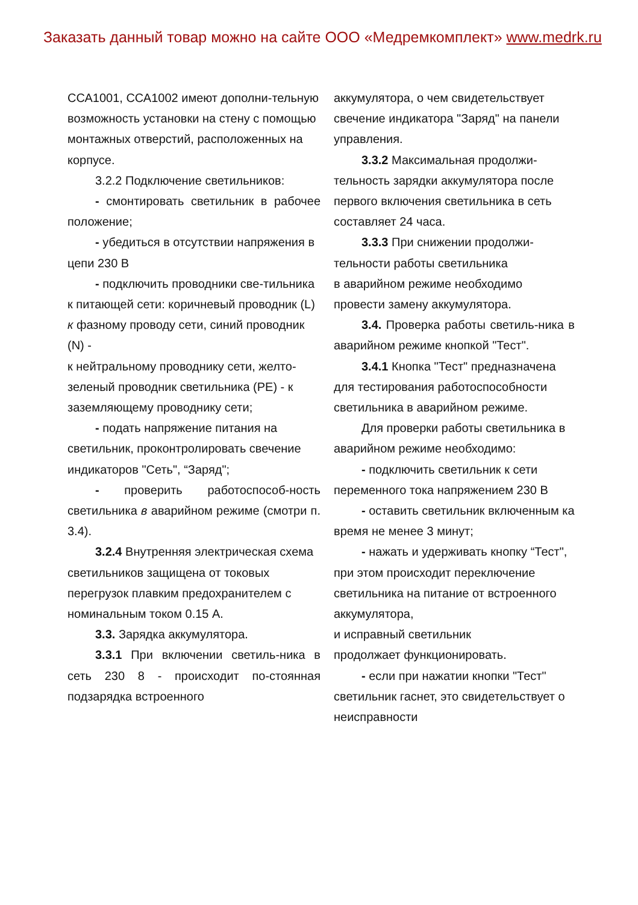Заказать данный товар можно на сайте ООО «Медремкомплект» www.medrk.ru
ССА1001, ССА1002 имеют дополни-тельную возможность установки на стену с помощью монтажных отверстий, расположенных на корпусе.
3.2.2 Подключение светильников:
- смонтировать светильник в рабочее положение;
- убедиться в отсутствии напряжения в цепи 230 В
- подключить проводники све-тильника к питающей сети: коричневый проводник (L) к фазному проводу сети, синий проводник (N) -
к нейтральному проводнику сети, желто-зеленый проводник светильника (PE) - к заземляющему проводнику сети;
- подать напряжение питания на светильник, проконтролировать свечение индикаторов "Сеть", “Заряд";
- проверить работоспособ-ность светильника в аварийном режиме (смотри п. 3.4).
3.2.4 Внутренняя электрическая схема светильников защищена от токовых перегрузок плавким предохранителем с номинальным током 0.15 А.
3.3. Зарядка аккумулятора.
3.3.1 При включении светиль-ника в сеть 230 8 - происходит по-стоянная подзарядка встроенного
аккумулятора, о чем свидетельствует свечение индикатора "Заряд" на панели управления.
3.3.2 Максимальная продолжи-тельность зарядки аккумулятора после первого включения светильника в сеть составляет 24 часа.
3.3.3 При снижении продолжи-тельности работы светильника
в аварийном режиме необходимо провести замену аккумулятора.
3.4. Проверка работы светиль-ника в аварийном режиме кнопкой "Тест".
3.4.1 Кнопка "Тест" предназначена для тестирования работоспособности светильника в аварийном режиме.
Для проверки работы светильника в аварийном режиме необходимо:
- подключить светильник к сети переменного тока напряжением 230 В
- оставить светильник включенным ка время не менее 3 минут;
- нажать и удерживать кнопку “Тест", при этом происходит переключение светильника на питание от встроенного аккумулятора,
и исправный светильник
продолжает функционировать.
- если при нажатии кнопки "Тест" светильник гаснет, это свидетельствует о неисправности